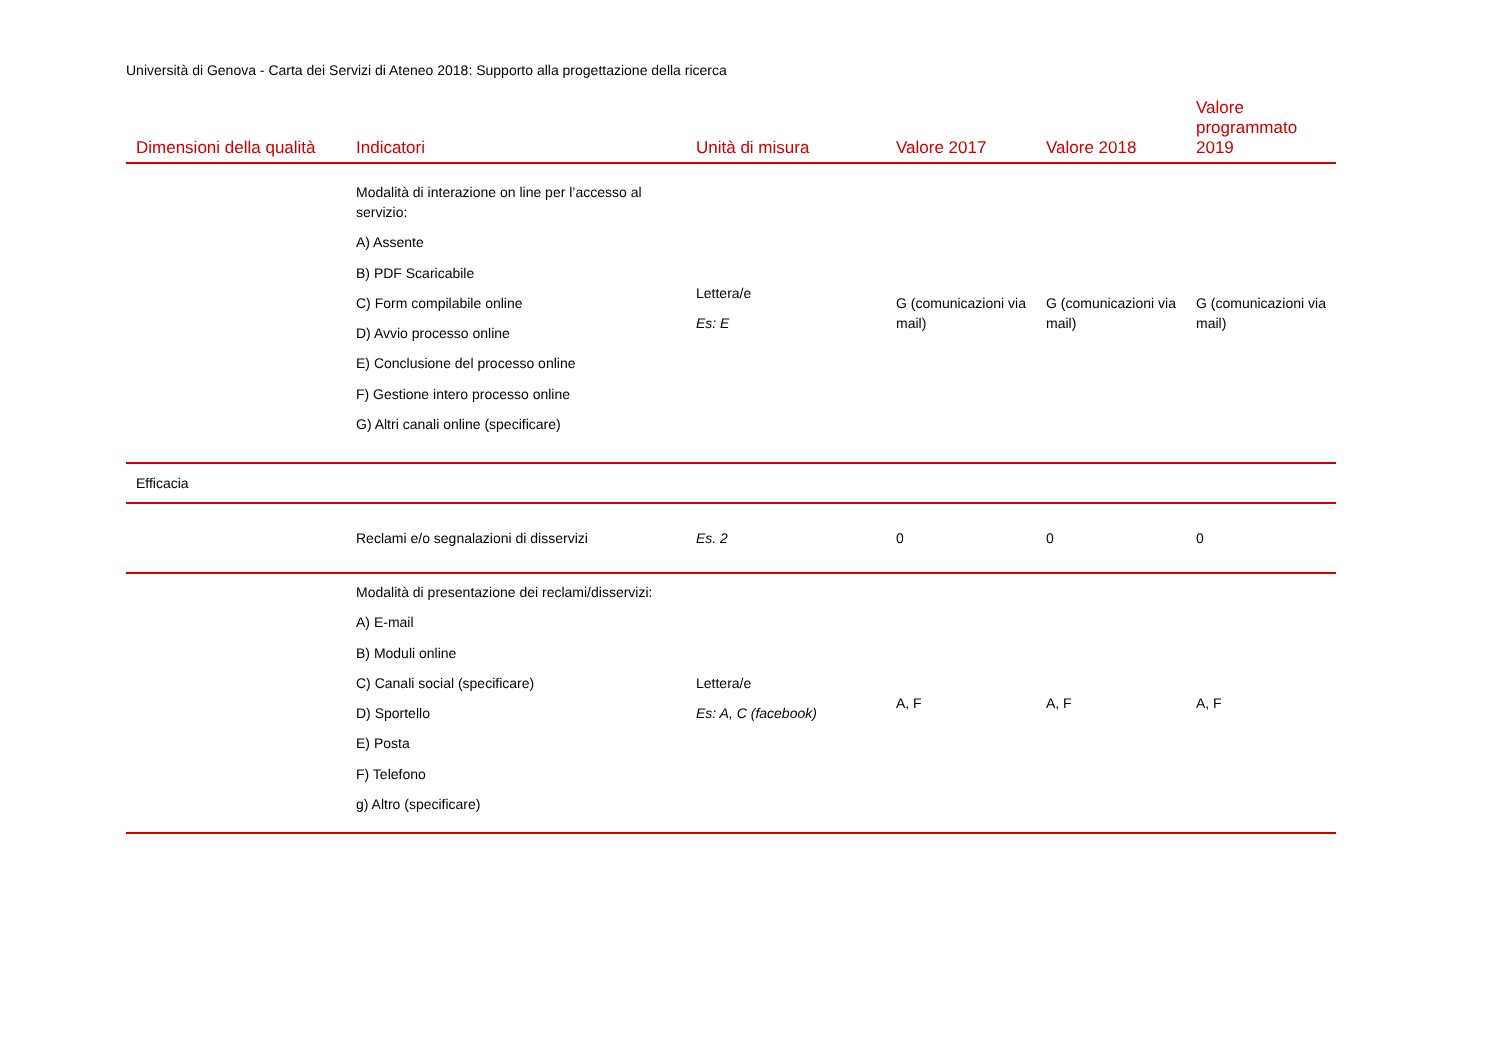Università di Genova - Carta dei Servizi di Ateneo 2018: Supporto alla progettazione della ricerca
| Dimensioni della qualità | Indicatori | Unità di misura | Valore 2017 | Valore 2018 | Valore programmato 2019 |
| --- | --- | --- | --- | --- | --- |
| | Modalità di interazione on line per l’accesso al servizio: A) Assente B) PDF Scaricabile C) Form compilabile online D) Avvio processo online E) Conclusione del processo online F) Gestione intero processo online G) Altri canali online (specificare) | Lettera/e Es: E | G (comunicazioni via mail) | G (comunicazioni via mail) | G (comunicazioni via mail) |
| Efficacia | | | | | |
| | Reclami e/o segnalazioni di disservizi | Es. 2 | 0 | 0 | 0 |
| | Modalità di presentazione dei reclami/disservizi: A) E-mail B) Moduli online C) Canali social (specificare) D) Sportello E) Posta F) Telefono g) Altro (specificare) | Lettera/e Es: A, C (facebook) | A, F | A, F | A, F |